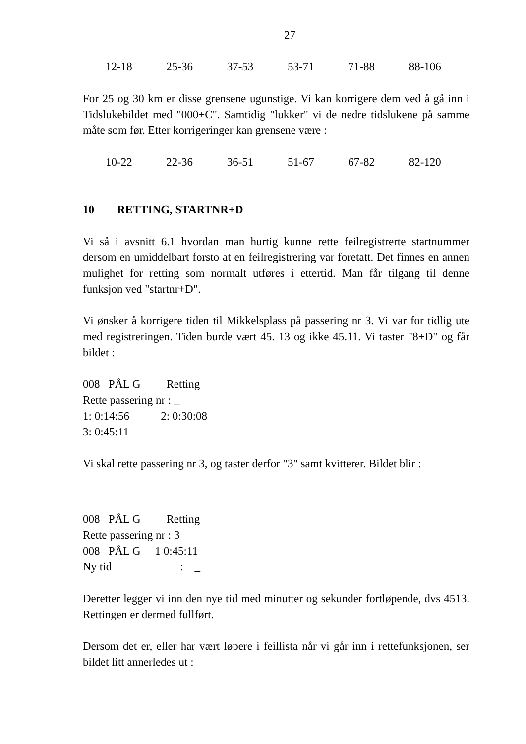27
12-18 25-36 37-53 53-71 71-88 88-106
For 25 og 30 km er disse grensene ugunstige. Vi kan korrigere dem ved å gå inn i Tidslukebildet med "000+C". Samtidig "lukker" vi de nedre tidslukene på samme måte som før. Etter korrigeringer kan grensene være :
10-22 22-36 36-51 51-67 67-82 82-120
10 RETTING, STARTNR+D
Vi så i avsnitt 6.1 hvordan man hurtig kunne rette feilregistrerte startnummer dersom en umiddelbart forsto at en feilregistrering var foretatt. Det finnes en annen mulighet for retting som normalt utføres i ettertid. Man får tilgang til denne funksjon ved "startnr+D".
Vi ønsker å korrigere tiden til Mikkelsplass på passering nr 3. Vi var for tidlig ute med registreringen. Tiden burde vært 45. 13 og ikke 45.11. Vi taster "8+D" og får bildet :
008 PÅL G Retting
Rette passering nr : _
1: 0:14:56 2: 0:30:08
3: 0:45:11
Vi skal rette passering nr 3, og taster derfor "3" samt kvitterer. Bildet blir :
008 PÅL G Retting
Rette passering nr : 3
008 PÅL G 1 0:45:11
Ny tid : _
Deretter legger vi inn den nye tid med minutter og sekunder fortløpende, dvs 4513. Rettingen er dermed fullført.
Dersom det er, eller har vært løpere i feillista når vi går inn i rettefunksjonen, ser bildet litt annerledes ut :